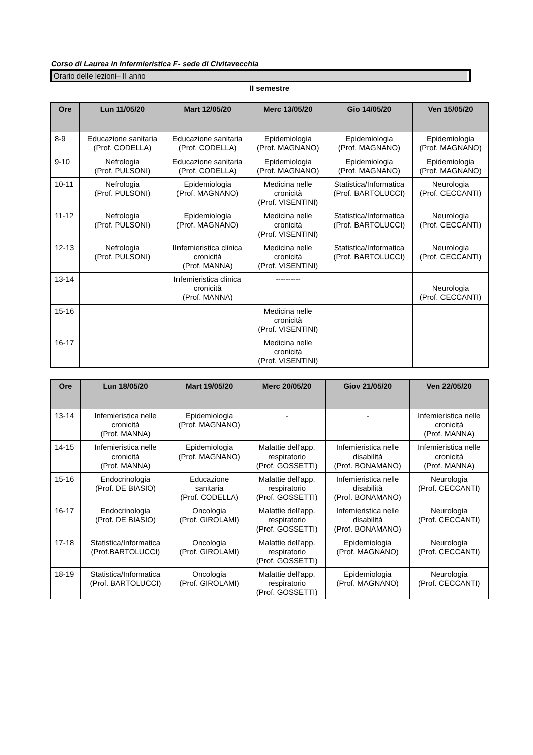Corso di Laurea in Infermieristica F- sede di Civitavecchia
Orario delle lezioni– II anno
II semestre
| Ore | Lun 11/05/20 | Mart 12/05/20 | Merc 13/05/20 | Gio 14/05/20 | Ven 15/05/20 |
| --- | --- | --- | --- | --- | --- |
| 8-9 | Educazione sanitaria (Prof. CODELLA) | Educazione sanitaria (Prof. CODELLA) | Epidemiologia (Prof. MAGNANO) | Epidemiologia (Prof. MAGNANO) | Epidemiologia (Prof. MAGNANO) |
| 9-10 | Nefrologia (Prof. PULSONI) | Educazione sanitaria (Prof. CODELLA) | Epidemiologia (Prof. MAGNANO) | Epidemiologia (Prof. MAGNANO) | Epidemiologia (Prof. MAGNANO) |
| 10-11 | Nefrologia (Prof. PULSONI) | Epidemiologia (Prof. MAGNANO) | Medicina nelle cronicità (Prof. VISENTINI) | Statistica/Informatica (Prof. BARTOLUCCI) | Neurologia (Prof. CECCANTI) |
| 11-12 | Nefrologia (Prof. PULSONI) | Epidemiologia (Prof. MAGNANO) | Medicina nelle cronicità (Prof. VISENTINI) | Statistica/Informatica (Prof. BARTOLUCCI) | Neurologia (Prof. CECCANTI) |
| 12-13 | Nefrologia (Prof. PULSONI) | IInfemieristica clinica cronicità (Prof. MANNA) | Medicina nelle cronicità (Prof. VISENTINI) | Statistica/Informatica (Prof. BARTOLUCCI) | Neurologia (Prof. CECCANTI) |
| 13-14 | | Infemieristica clinica cronicità (Prof. MANNA) | ---------- | | Neurologia (Prof. CECCANTI) |
| 15-16 | | | Medicina nelle cronicità (Prof. VISENTINI) | | |
| 16-17 | | | Medicina nelle cronicità (Prof. VISENTINI) | | |
| Ore | Lun 18/05/20 | Mart 19/05/20 | Merc 20/05/20 | Giov 21/05/20 | Ven 22/05/20 |
| --- | --- | --- | --- | --- | --- |
| 13-14 | Infemieristica nelle cronicità (Prof. MANNA) | Epidemiologia (Prof. MAGNANO) | - | - | Infemieristica nelle cronicità (Prof. MANNA) |
| 14-15 | Infemieristica nelle cronicità (Prof. MANNA) | Epidemiologia (Prof. MAGNANO) | Malattie dell'app. respiratorio (Prof. GOSSETTI) | Infemieristica nelle disabilità (Prof. BONAMANO) | Infemieristica nelle cronicità (Prof. MANNA) |
| 15-16 | Endocrinologia (Prof. DE BIASIO) | Educazione sanitaria (Prof. CODELLA) | Malattie dell'app. respiratorio (Prof. GOSSETTI) | Infemieristica nelle disabilità (Prof. BONAMANO) | Neurologia (Prof. CECCANTI) |
| 16-17 | Endocrinologia (Prof. DE BIASIO) | Oncologia (Prof. GIROLAMI) | Malattie dell'app. respiratorio (Prof. GOSSETTI) | Infemieristica nelle disabilità (Prof. BONAMANO) | Neurologia (Prof. CECCANTI) |
| 17-18 | Statistica/Informatica (Prof.BARTOLUCCI) | Oncologia (Prof. GIROLAMI) | Malattie dell'app. respiratorio (Prof. GOSSETTI) | Epidemiologia (Prof. MAGNANO) | Neurologia (Prof. CECCANTI) |
| 18-19 | Statistica/Informatica (Prof. BARTOLUCCI) | Oncologia (Prof. GIROLAMI) | Malattie dell'app. respiratorio (Prof. GOSSETTI) | Epidemiologia (Prof. MAGNANO) | Neurologia (Prof. CECCANTI) |